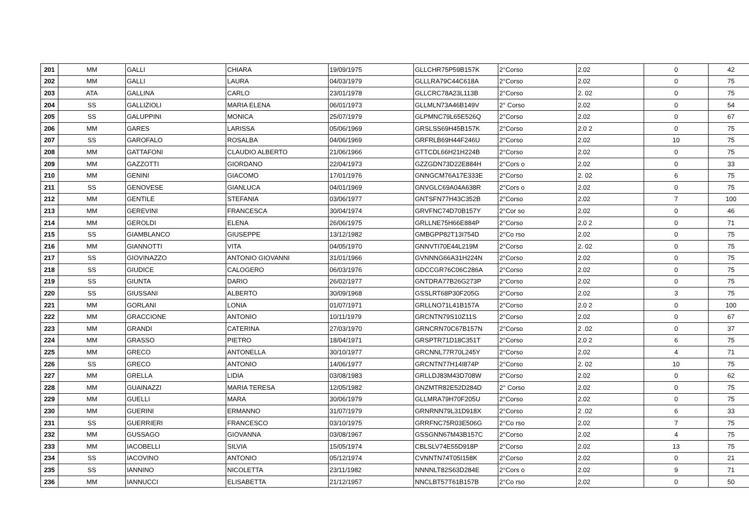| 201 | MM | GALLI | CHIARA | 19/09/1975 | GLLCHR75P59B157K | 2°Corso | 2.02 | 0 | 42 |
| 202 | MM | GALLI | LAURA | 04/03/1979 | GLLLRA79C44C618A | 2°Corso | 2.02 | 0 | 75 |
| 203 | ATA | GALLINA | CARLO | 23/01/1978 | GLLCRC78A23L113B | 2°Corso | 2. 02 | 0 | 75 |
| 204 | SS | GALLIZIOLI | MARIA ELENA | 06/01/1973 | GLLMLN73A46B149V | 2° Corso | 2.02 | 0 | 54 |
| 205 | SS | GALUPPINI | MONICA | 25/07/1979 | GLPMNC79L65E526Q | 2°Corso | 2.02 | 0 | 67 |
| 206 | MM | GARES | LARISSA | 05/06/1969 | GRSLSS69H45B157K | 2°Corso | 2.0 2 | 0 | 75 |
| 207 | SS | GAROFALO | ROSALBA | 04/06/1969 | GRFRLB69H44F246U | 2°Corso | 2.02 | 10 | 75 |
| 208 | MM | GATTAFONI | CLAUDIO ALBERTO | 21/06/1966 | GTTCDL66H21H224B | 2°Corso | 2.02 | 0 | 75 |
| 209 | MM | GAZZOTTI | GIORDANO | 22/04/1973 | GZZGDN73D22E884H | 2°Cors o | 2.02 | 0 | 33 |
| 210 | MM | GENINI | GIACOMO | 17/01/1976 | GNNGCM76A17E333E | 2°Corso | 2. 02 | 6 | 75 |
| 211 | SS | GENOVESE | GIANLUCA | 04/01/1969 | GNVGLC69A04A638R | 2°Cors o | 2.02 | 0 | 75 |
| 212 | MM | GENTILE | STEFANIA | 03/06/1977 | GNTSFN77H43C352B | 2°Corso | 2.02 | 7 | 100 |
| 213 | MM | GEREVINI | FRANCESCA | 30/04/1974 | GRVFNC74D70B157Y | 2°Cor so | 2.02 | 0 | 46 |
| 214 | MM | GEROLDI | ELENA | 26/06/1975 | GRLLNE75H66E884P | 2°Corso | 2.0 2 | 0 | 71 |
| 215 | SS | GIAMBLANCO | GIUSEPPE | 13/12/1982 | GMBGPP82T13I754D | 2°Co rso | 2.02 | 0 | 75 |
| 216 | MM | GIANNOTTI | VITA | 04/05/1970 | GNNVTI70E44L219M | 2°Corso | 2. 02 | 0 | 75 |
| 217 | SS | GIOVINAZZO | ANTONIO GIOVANNI | 31/01/1966 | GVNNNG66A31H224N | 2°Corso | 2.02 | 0 | 75 |
| 218 | SS | GIUDICE | CALOGERO | 06/03/1976 | GDCCGR76C06C286A | 2°Corso | 2.02 | 0 | 75 |
| 219 | SS | GIUNTA | DARIO | 26/02/1977 | GNTDRA77B26G273P | 2°Corso | 2.02 | 0 | 75 |
| 220 | SS | GIUSSANI | ALBERTO | 30/09/1968 | GSSLRT68P30F205G | 2°Corso | 2.02 | 3 | 75 |
| 221 | MM | GORLANI | LONIA | 01/07/1971 | GRLLNO71L41B157A | 2°Corso | 2.0 2 | 0 | 100 |
| 222 | MM | GRACCIONE | ANTONIO | 10/11/1979 | GRCNTN79S10Z11S | 2°Corso | 2.02 | 0 | 67 |
| 223 | MM | GRANDI | CATERINA | 27/03/1970 | GRNCRN70C67B157N | 2°Corso | 2 .02 | 0 | 37 |
| 224 | MM | GRASSO | PIETRO | 18/04/1971 | GRSPTR71D18C351T | 2°Corso | 2.0 2 | 6 | 75 |
| 225 | MM | GRECO | ANTONELLA | 30/10/1977 | GRCNNL77R70L245Y | 2°Corso | 2.02 | 4 | 71 |
| 226 | SS | GRECO | ANTONIO | 14/06/1977 | GRCNTN77H14I874P | 2°Corso | 2. 02 | 10 | 75 |
| 227 | MM | GRELLA | LIDIA | 03/08/1983 | GRLLDJ83M43D708W | 2°Corso | 2.02 | 0 | 62 |
| 228 | MM | GUAINAZZI | MARIA TERESA | 12/05/1982 | GNZMTR82E52D284D | 2° Corso | 2.02 | 0 | 75 |
| 229 | MM | GUELLI | MARA | 30/06/1979 | GLLMRA79H70F205U | 2°Corso | 2.02 | 0 | 75 |
| 230 | MM | GUERINI | ERMANNO | 31/07/1979 | GRNRNN79L31D918X | 2°Corso | 2 .02 | 6 | 33 |
| 231 | SS | GUERRIERI | FRANCESCO | 03/10/1975 | GRRFNC75R03E506G | 2°Co rso | 2.02 | 7 | 75 |
| 232 | MM | GUSSAGO | GIOVANNA | 03/08/1967 | GSSGNN67M43B157C | 2°Corso | 2.02 | 4 | 75 |
| 233 | MM | IACOBELLI | SILVIA | 15/05/1974 | CBLSLV74E55D918P | 2°Corso | 2.02 | 13 | 75 |
| 234 | SS | IACOVINO | ANTONIO | 05/12/1974 | CVNNTN74T05I158K | 2°Corso | 2.02 | 0 | 21 |
| 235 | SS | IANNINO | NICOLETTA | 23/11/1982 | NNNNLT82S63D284E | 2°Cors o | 2.02 | 9 | 71 |
| 236 | MM | IANNUCCI | ELISABETTA | 21/12/1957 | NNCLBT57T61B157B | 2°Co rso | 2.02 | 0 | 50 |